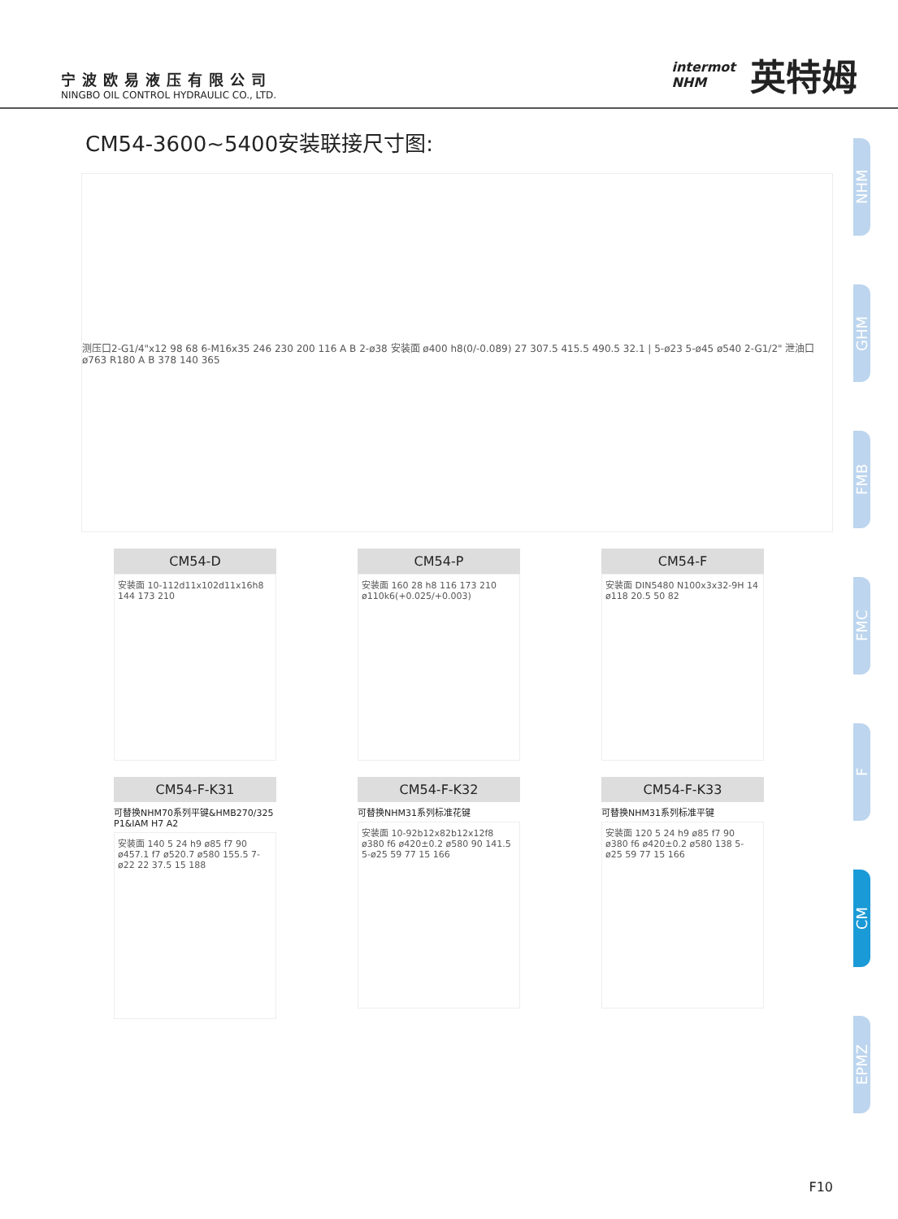宁波欧易液压有限公司
NINGBO OIL CONTROL HYDRAULIC CO., LTD.
intermot
NHM
英特姆
CM54-3600~5400安装联接尺寸图:
测压口2-G1/4"x12 98 68 6-M16x35 246 230 200 116 A B 2-ø38 安装面 ø400 h8(0/-0.089) 27 307.5 415.5 490.5 32.1 | 5-ø23 5-ø45 ø540 2-G1/2" 泄油口 ø763 R180 A B 378 140 365
CM54-D
安装面 10-112d11x102d11x16h8 144 173 210
CM54-P
安装面 160 28 h8 116 173 210 ø110k6(+0.025/+0.003)
CM54-F
安装面 DIN5480 N100x3x32-9H 14 ø118 20.5 50 82
CM54-F-K31
可替换NHM70系列平键&HMB270/325 P1&IAM H7 A2
安装面 140 5 24 h9 ø85 f7 90 ø457.1 f7 ø520.7 ø580 155.5 7-ø22 22 37.5 15 188
CM54-F-K32
可替换NHM31系列标准花键
安装面 10-92b12x82b12x12f8 ø380 f6 ø420±0.2 ø580 90 141.5 5-ø25 59 77 15 166
CM54-F-K33
可替换NHM31系列标准平键
安装面 120 5 24 h9 ø85 f7 90 ø380 f6 ø420±0.2 ø580 138 5-ø25 59 77 15 166
NHM
GHM
FMB
FMC
F
CM
EPMZ
F10